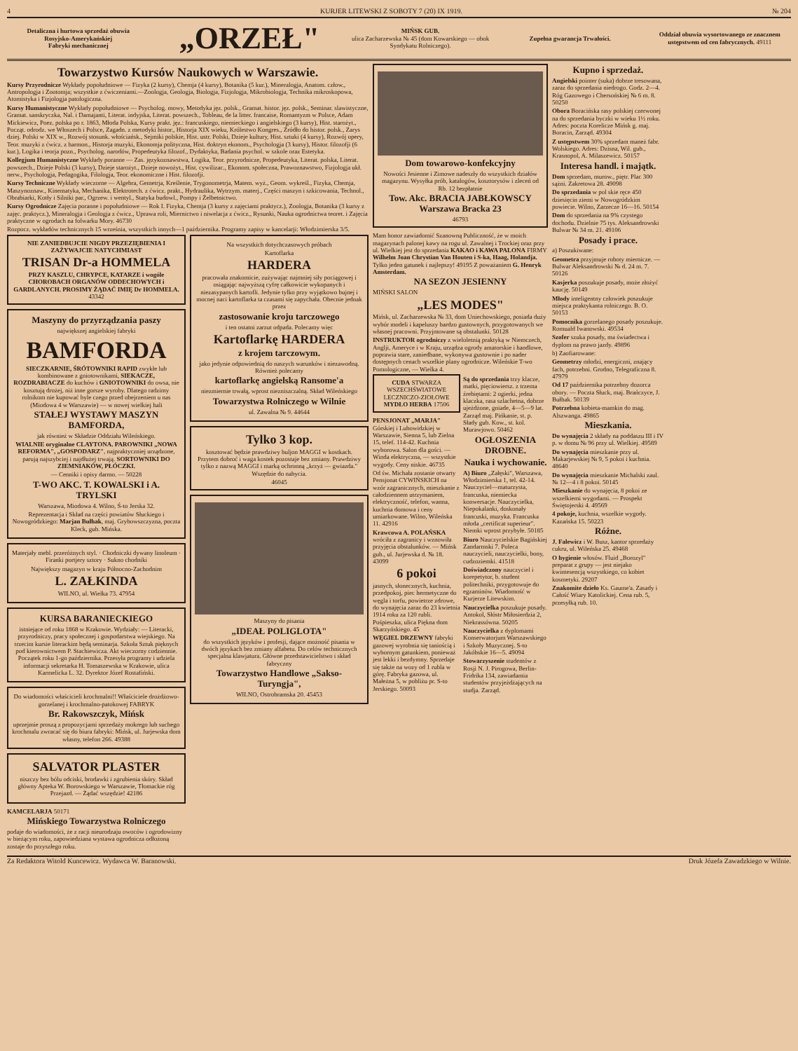4 KURJER LITEWSKI Z SOBOTY 7 (20) IX 1919. № 204
Detaliczna i hurtowa sprzedaż obuwia
Rosyjsko-Amerykańskiej
Fabryki mechanicznej
„ORZEŁ"
MIŃSK GUB.
ulica Zacharzewska № 45 (dom Kowarskiego — obok Syndykatu Rolniczego).
Zupełna gwarancja Trwałości.
Oddział obuwia wysortowanego ze znacznem ustępstwem od cen fabrycznych. 49111
Towarzystwo Kursów Naukowych w Warszawie.
Kursy Przyrodnicze Wykłady popołudniowe — Fizyka (2 kursy), Chemja (4 kursy), Botanika (5 kur.), Mineralogja, Anatom. człow., Antropologja i Zootomja; wszystkie z ćwiczeniami.—Zoologja, Geologja, Biologja, Fizjologja, Mikrobiologja, Technika mikroskopowa, Atomistyka i Fizjologja patologiczna.
Kursy Humanistyczne Wykłady popołudniowe — Psycholog. mowy, Metodyka jęz. polsk., Gramat. histor. jęz. polsk., Seminar. slawistyczne, Gramat. sanskryczka, Nal. i Damajanti, Literat. indyjska, Literat. powszech., Tobleau, de la litter. francaise, Romantyzm w Polsce, Adam Mickiewicz, Poez. polska po r. 1863, Młoda Polska, Kursy prakt. jęz.: francuskiego, niemieckiego i angielskiego (3 kursy), Hist. starożyt., Począt. odrodz. we Włoszech i Polsce, Zagadn. z metodyki histor., Historja XIX wieku, Królestwo Kongres., Źródło do histor. polsk., Zarys dziej. Polski w XIX w., Rozwój stosunk. włościańsk., Sejmiki polskie, Hist. ustr. Polski, Dzieje kultury, Hist. sztuki (4 kursy), Rozwój opery, Teor. muzyki z ćwicz. z harmon., Historja muzyki, Ekonomja polityczna, Hist. doktryn ekonom., Psychologja (3 kursy), Histor. filozofji (6 kur.), Logika i teorja pozn., Psycholog. narodów, Propedeutyka filozof., Dydaktyka, Badania psychol. w szkole oraz Estetyka.
Kollegjum Humanistyczne Wykłady poranne — Zas. językoznawstwa, Logika, Teor. przyrodnicze, Propedeutyka, Literat. polska, Literat. powszech., Dzieje Polski (3 kursy), Dzieje starożyt., Dzieje nowożyt., Hist. cywilizac., Ekonom. społeczna, Prawoznawstwo, Fizjologja ukł. nerw., Psychologja, Pedagogika, Filologja, Teor. ekonomiczne i Hist. filozofji.
Kursy Techniczne Wykłady wieczorne — Algebra, Gemetrja, Kreślenie, Trygonometrja, Matem. wyż., Geom. wykreśl., Fizyka, Chemja, Maszynoznaw., Kinematyka, Mechanika, Elektrotech. z ćwicz. prakt., Hydraulika, Wytrzym. materj., Części maszyn i szkicowania, Technol., Obrabiarki, Kotły i Silniki par., Ogrzew. i wentyl., Statyka budowl., Pompy i Żelbetnictwo.
Kursy Ogrodnicze Zajęcia poranne i popołudniowe — Rok I. Fizyka, Chemja (3 kursy z zajęciami praktycz.), Zoologja, Botanika (3 kursy z zajęc. praktycz.), Mineralogja i Geologja z ćwicz., Uprawa roli, Miernictwo i niwelacja z ćwicz., Rysunki, Nauka ogrodnictwa teoret. i Zajęcia praktyczne w ogrodach na folwarku Mory. 46730
Rozpocz. wykładów technicznych 15 września, wszystkich innych—1 października. Programy zapisy w kancelarji: Włodzimierska 3/5.
NIE ZANIEDBUJCIE NIGDY PRZEZIĘBIENIA I ZAŻYWAJCIE NATYCHMIAST
TRISAN Dr-a HOMMELA
PRZY KASZLU, CHRYPCE, KATARZE i wogóle CHOROBACH ORGANÓW ODDECHOWYCH i GARDLANYCH. PROSIMY ŻĄDAĆ IMIĘ Dr HOMMELA. 43342
Maszyny do przyrządzania paszy
największej angielskiej fabryki
BAMFORDA
SIECZKARNIE, ŚRÓTOWNIKI RAPID zwykłe lub kombinowane z gniotownikami, SIEKACZE, ROZDRABIACZE do kuchów i GNIOTOWNIKI do owsa, nie kosztują drożej, niż inne gorsze wyroby. Dlatego radzimy rolnikom nie kupować byle czego przed obejrzeniem u nas (Miodowa 4 w Warszawie) — w nowej wielkiej hali
STAŁEJ WYSTAWY MASZYN BAMFORDA,
jak również w Składzie Oddziału Wileńskiego.
WIALNIE oryginalne CLAYTONA. PAROWNIKI „NOWA REFORMA", „GOSPODARZ", najpraktyczniej urządzone, parują najszybciej i najdłużej trwają. SORTOWNIKI DO ZIEMNIAKÓW, PŁÓCZKI.
— Cenniki i opisy darmo. — 50228
T-WO AKC. T. KOWALSKI i A. TRYLSKI
Warszawa, Miodowa 4. Wilno, Ś-to Jerska 32.
Reprezentacja i Skład na części powiatów Słuckiego i Nowogródzkiego: Marjan Bułhak, maj. Grybowszczyzna, poczta Kleck, gub. Mińska.
Materjały mebl. przeróżnych styl. · Chodniczki dywany linoleum · Firanki portjery sztory · Sukno chodniki
Największy magazyn w kraju Północno-Zachodnim
L. ZAŁKINDA
WILNO, ul. Wielka 73. 47954
KURSA BARANIECKIEGO
istniejące od roku 1868 w Krakowie. Wydziały: — Literacki, przyrodniczy, pracy społecznej i gospodarstwa wiejskiego. Na trzecim kursie literackim będą seminarja. Szkoła Sztuk pięknych pod kierownictwem P. Stachiewicza. Akt wieczorny codziennie. Początek roku 1-go października. Przesyła programy i udziela informacji sekretarka H. Tomaszewska w Krakowie, ulica Karmelicka L. 32. Dyrektor Józef Rostafiński.
Do wiadomości właścicieli krochmalni!! Właściciele drożdżowo-gorzelanej i krochmalno-patokowej FABRYK
Br. Rakowszczyk, Mińsk
uprzejmie proszą z propozycjami sprzedaży mokrego lub suchego krochmalu zwracać się do biura fabryki: Mińsk, ul. Jurjewska dom własny, telefon 266. 49388
SALVATOR PLASTER
niszczy bez bólu odciski, brodawki i zgrubienia skóry. Skład główny Apteka W. Borowskiego w Warszawie, Tłomackie róg Przejazd. — Żądać wszędzie! 42186
KAMCELARJA 50171
Mińskiego Towarzystwa Rolniczego
podaje do wiadomości, że z racji nieurodzaju owoców i ogrodowizny w bieżącym roku, zapowiedziana wystawa ogrodnicza odłożoną zostaje do przyszłego roku.
Na wszystkich dotychczasowych próbach
Kartoflarka
HARDERA
pracowała znakomicie, zużywając najmniej siły pociągowej i osiągając najwyższą cyfrę całkowicie wykopanych i niezasypanych kartofli. Jedynie tylko przy wyjątkowo bujnej i mocnej naci kartoflarka ta czasami się zapychała. Obecnie jednak przez
zastosowanie kroju tarczowego
i ten ostatni zarzut odpada. Polecamy więc
Kartoflarkę HARDERA
z krojem tarczowym.
jako jedynie odpowiednią do naszych warunków i niezawodną. Również polecamy
kartoflarkę angielską Ransome'a
niezmiernie trwałą, wprost niezniszczalną. Skład Wileńskiego
Towarzystwa Rolniczego w Wilnie
ul. Zawalna № 9. 44644
Tylko 3 kop.
kosztować będzie prawdziwy buljon MAGGI w kostkach. Przytem dobroć i waga kostek pozostaje bez zmiany. Prawdziwy tylko z nazwą MAGGI i marką ochronną „krzyż — gwiazda." Wszędzie do nabycia.
46045
Maszyny do pisania
„IDEAŁ POLIGLOTA"
do wszystkich języków i profesji, dające możność pisania w dwóch językach bez zmiany alfabetu. Do celów technicznych specjalna klawjatura. Główne przedstawicielstwo i skład fabryczny
Towarzystwo Handlowe „Sakso-Turyngja",
WILNO, Ostrobramska 20. 45453
Dom towarowo-konfekcyjny
Nowości Jesienne i Zimowe nadeszły do wszystkich działów magazynu. Wysyłka prób, katalogów, kosztorysów i zleceń od Rb. 12 bezpłatnie
Tow. Akc. BRACIA JABŁKOWSCY Warszawa Bracka 23
46793
Mam honor zawiadomić Szanowną Publiczność, że w moich magazynach palonej kawy na rogu ul. Zawalnej i Trockiej oraz przy ul. Wielkiej jest do sprzedania KAKAO i KAWA PALONA FIRMY Wilhelm Joan Chrystian Van Houten i S-ka, Haag, Holandja. Tylko jeden gatunek i najlepszy! 49195 Z poważaniem G. Henryk Amsterdam.
NA SEZON JESIENNY
MIŃSKI SALON
„LES MODES"
Mińsk, ul. Zacharzewska № 33, dom Uniechowskiego, posiada duży wybór modeli i kapeluszy bardzo gustownych, przygotowanych we własnej pracowni. Przyjmowane są obstalunki. 50128
INSTRUKTOR ogrodniczy z wieloletnią praktyką w Niemczech, Anglji, Ameryce i w Kraju, urządza ogrody amatorskie i handlowe, poprawia stare, zaniedbane, wykonywa gustownie i po nader dostępnych cenach wszelkie plany ogrodnicze. Wileńskie T-wo Pomologiczne, — Wielka 4.
CUDA STWARZA WSZECHŚWIATOWE LECZNICZO-ZIOŁOWE MYDŁO HERBA 17506
PENSJONAT „MARJA" Górskiej i Lubowidzkiej w Warszawie, Sienna 5, lub Zielna 15, telef. 114-42. Kuchnia wyborowa. Salon dla gości. — Winda elektryczna, — wszystkie wygody. Ceny niskie. 46735
Od św. Michała zostanie otwarty Pensjonat CYWIŃSKICH na wzór zagranicznych, mieszkanie z całodziennem utrzymaniem, elektryczność, telefon, wanna, kuchnia domowa i ceny umiarkowane. Wilno, Wileńska 11. 42916
Krawcowa A. POLAŃSKA wróciła z zagranicy i wznowiła przyjęcia obstalunków. — Mińsk gub., ul. Jurjewska d. № 18. 43099
6 pokoi
jasnych, słonecznych, kuchnia, przedpokoj, piec hermetyczne do węgla i torfu, powietrze zdrowe, do wynajęcia zaraz do 23 kwietnia 1914 roku za 120 rubli. Pośpieszka, ulica Piękna dom Skarzyńskiego. 45
WĘGIEL DRZEWNY fabryki gazowej wyrobnia się taniością i wybornym gatunkiem, ponieważ jest lekki i bezdymny. Sprzedaje się także na wozy od 1 rubla w górę. Fabryka gazowa, ul. Małeżna 5, w pobliżu pr. S-to Jerskiego. 50093
Są do sprzedania trzy klacze, matki, pięciowiersz. z trzema źrebiętami: 2 ogierki, jedna klaczka, rasa szlachetna, dobrze ujeżdżone, gniade, 4—5—9 lat. Zarząd maj. Pińkanie, st. p. Słady gub. Kow., st. kol. Murawjowo. 50462
OGŁOSZENIA DROBNE.
Nauka i wychowanie.
A) Biuro „Załęski", Warszawa, Włodzimierska 1, tel. 42-14. Nauczyciel—maturzysta, francuska, niemiecka konwersacje. Nauczycielka, Niepokalanki, doskonały francuski, muzyka. Francuska młoda „certificat superieur". Niemki wprost przybyłe. 50185
Biuro Nauczycielskie Bagińskiej Zandarmski 7. Polecа nauczycieli, nauczycielki, bony, cudzoziemki. 41518
Doświadczony nauczyciel i korepetytor, b. student politechniki, przygotowuje do egzaminów. Wiadomość w Kurjerze Litewskim.
Nauczycielka poszukuje posady. Antokol, Słóstr Miłosierdzia 2, Niekrassówna. 50205
Nauczycielka z dyplomami Konserwatorjum Warszawskiego i Szkoły Muzycznej. S-to Jakóbskie 16—5. 49094
Stowarzyszenie studentów z Rosji N. J. Pirogowa, Berlin-Fridrika 134, zawiadamia studentów przyjeżdżających na studja. Zarząd.
Kupno i sprzedaż.
Angielski pointer (suka) dobrze tresowana, zaraz do sprzedania niedrogo. Godz. 2—4. Róg Gazowego i Chersońskiej № 6 m. 8. 50250
Obora Boracińska rasy polskiej czerwonej na do sprzedania byczki w wieku 1½ roku. Adres: poczta Korelicze Mińsk g. maj. Boracin, Zarząd. 49304
Z ustępstwem 30% sprzedam maneż fabr. Wolskiego. Adres: Dzisna, Wil. gub., Krasnopol, A. Milaszewicz. 50157
Interesa handl. i majątk.
Dom sprzedam, murow., piętr. Plac 300 sążni. Zakretowa 28. 49098
Do sprzedania w pol skie ręce 450 dziesięcin ziemi w Nowogródzkim powiecie. Wilno, Zarzecze 16—16. 50154
Dom do sprzedania na 9% czystego dochodu. Dzielnie 75 tys. Aleksandrowski Bulwar № 34 m. 21. 49106
Posady i prace.
a) Poszukiwane:
Geometra przyjmuje roboty mierniczе. — Bulwar Aleksandrowski № d. 24 m. 7. 50126
Kasjerka poszukuje posady, może złożyć kaucję. 50149
Młody inteligentny człowiek poszukuje miejsca praktykanta rolniczego. B. O. 50153
Pomocnika gorzelanego posady poszukuje. Romuald Iwanowski. 49534
Szofer szuka posady, ma świadectwa i dyplom na prawo jazdy. 49896
b) Zaofiarowane:
Geometrzy młodzi, energiczni, znający fach, potrzebni. Grodno, Telegraficzna 8. 47979
Od 17 października potrzebny dozorca obory. — Poczta Słuck, maj. Brańczyce, J. Bułhak. 50139
Potrzebna kobieta-mamkin do mag. Alszwanga. 49865
Mieszkania.
Do wynajęcia 2 składy na poddaszu III i IV p. w domu № 96 przy ul. Wielkiej. 49589
Do wynajęcia mieszkanie przy ul. Makarjewskiej № 9, 5 pokoi i kuchnia. 48640
Do wynajęcia mieszkanie Michalski zaul. № 12—4 i 8 pokoi. 50145
Mieszkanie do wynajęcia, 8 pokoi ze wszelkiemi wygodami. — Prospekt Świętojerski 4. 49569
4 pokoje, kuchnia, wszelkie wygody. Kazańska 15. 50223
Różne.
J. Falewicz i W. Busz, kantor sprzedaży cukru, ul. Wileńska 25. 49468
O hygienie włosów. Fluid „Borozyl" preparat z grupy — jest niejako kwintesencją wszystkiego, co kobiet kosmetyki. 29207
Znakomite dzieło Ks. Gaume'a. Zasady i Całość Wiary Katolickiej. Cena rub. 5, przesyłką rub. 10.
Za Redaktora Witold Kuncewicz. Wydawca W. Baranowski. Druk Józefa Zawadzkiego w Wilnie.